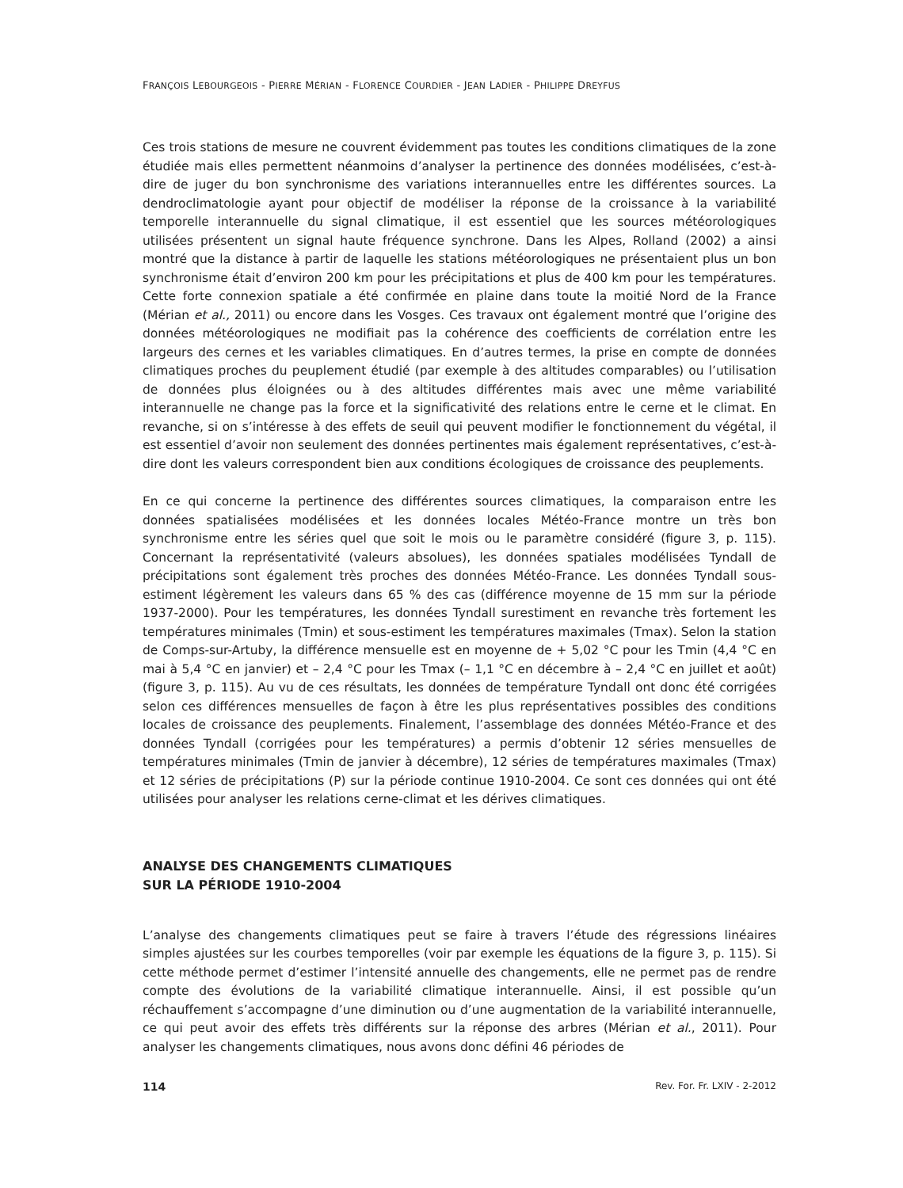FRANÇOIS LEBOURGEOIS - PIERRE MÉRIAN - FLORENCE COURDIER - JEAN LADIER - PHILIPPE DREYFUS
Ces trois stations de mesure ne couvrent évidemment pas toutes les conditions climatiques de la zone étudiée mais elles permettent néanmoins d’analyser la pertinence des données modélisées, c’est-à-dire de juger du bon synchronisme des variations interannuelles entre les différentes sources. La dendroclimatologie ayant pour objectif de modéliser la réponse de la croissance à la variabilité temporelle interannuelle du signal climatique, il est essentiel que les sources météorologiques utilisées présentent un signal haute fréquence synchrone. Dans les Alpes, Rolland (2002) a ainsi montré que la distance à partir de laquelle les stations météorologiques ne présentaient plus un bon synchronisme était d’environ 200 km pour les précipitations et plus de 400 km pour les températures. Cette forte connexion spatiale a été confirmée en plaine dans toute la moitié Nord de la France (Mérian et al., 2011) ou encore dans les Vosges. Ces travaux ont également montré que l’origine des données météorologiques ne modifiait pas la cohérence des coefficients de corrélation entre les largeurs des cernes et les variables climatiques. En d’autres termes, la prise en compte de données climatiques proches du peuplement étudié (par exemple à des altitudes comparables) ou l’utilisation de données plus éloignées ou à des altitudes différentes mais avec une même variabilité interannuelle ne change pas la force et la significativité des relations entre le cerne et le climat. En revanche, si on s’intéresse à des effets de seuil qui peuvent modifier le fonctionnement du végétal, il est essentiel d’avoir non seulement des données pertinentes mais également représentatives, c’est-à-dire dont les valeurs correspondent bien aux conditions écologiques de croissance des peuplements.
En ce qui concerne la pertinence des différentes sources climatiques, la comparaison entre les données spatialisées modélisées et les données locales Météo-France montre un très bon synchronisme entre les séries quel que soit le mois ou le paramètre considéré (figure 3, p. 115). Concernant la représentativité (valeurs absolues), les données spatiales modélisées Tyndall de précipitations sont également très proches des données Météo-France. Les données Tyndall sous-estiment légèrement les valeurs dans 65 % des cas (différence moyenne de 15 mm sur la période 1937-2000). Pour les températures, les données Tyndall surestiment en revanche très fortement les températures minimales (Tmin) et sous-estiment les températures maximales (Tmax). Selon la station de Comps-sur-Artuby, la différence mensuelle est en moyenne de + 5,02 °C pour les Tmin (4,4 °C en mai à 5,4 °C en janvier) et – 2,4 °C pour les Tmax (– 1,1 °C en décembre à – 2,4 °C en juillet et août) (figure 3, p. 115). Au vu de ces résultats, les données de température Tyndall ont donc été corrigées selon ces différences mensuelles de façon à être les plus représentatives possibles des conditions locales de croissance des peuplements. Finalement, l’assemblage des données Météo-France et des données Tyndall (corrigées pour les températures) a permis d’obtenir 12 séries mensuelles de températures minimales (Tmin de janvier à décembre), 12 séries de températures maximales (Tmax) et 12 séries de précipitations (P) sur la période continue 1910-2004. Ce sont ces données qui ont été utilisées pour analyser les relations cerne-climat et les dérives climatiques.
ANALYSE DES CHANGEMENTS CLIMATIQUES
SUR LA PÉRIODE 1910-2004
L’analyse des changements climatiques peut se faire à travers l’étude des régressions linéaires simples ajustées sur les courbes temporelles (voir par exemple les équations de la figure 3, p. 115). Si cette méthode permet d’estimer l’intensité annuelle des changements, elle ne permet pas de rendre compte des évolutions de la variabilité climatique interannuelle. Ainsi, il est possible qu’un réchauffement s’accompagne d’une diminution ou d’une augmentation de la variabilité interannuelle, ce qui peut avoir des effets très différents sur la réponse des arbres (Mérian et al., 2011). Pour analyser les changements climatiques, nous avons donc défini 46 périodes de
114 Rev. For. Fr. LXIV - 2-2012